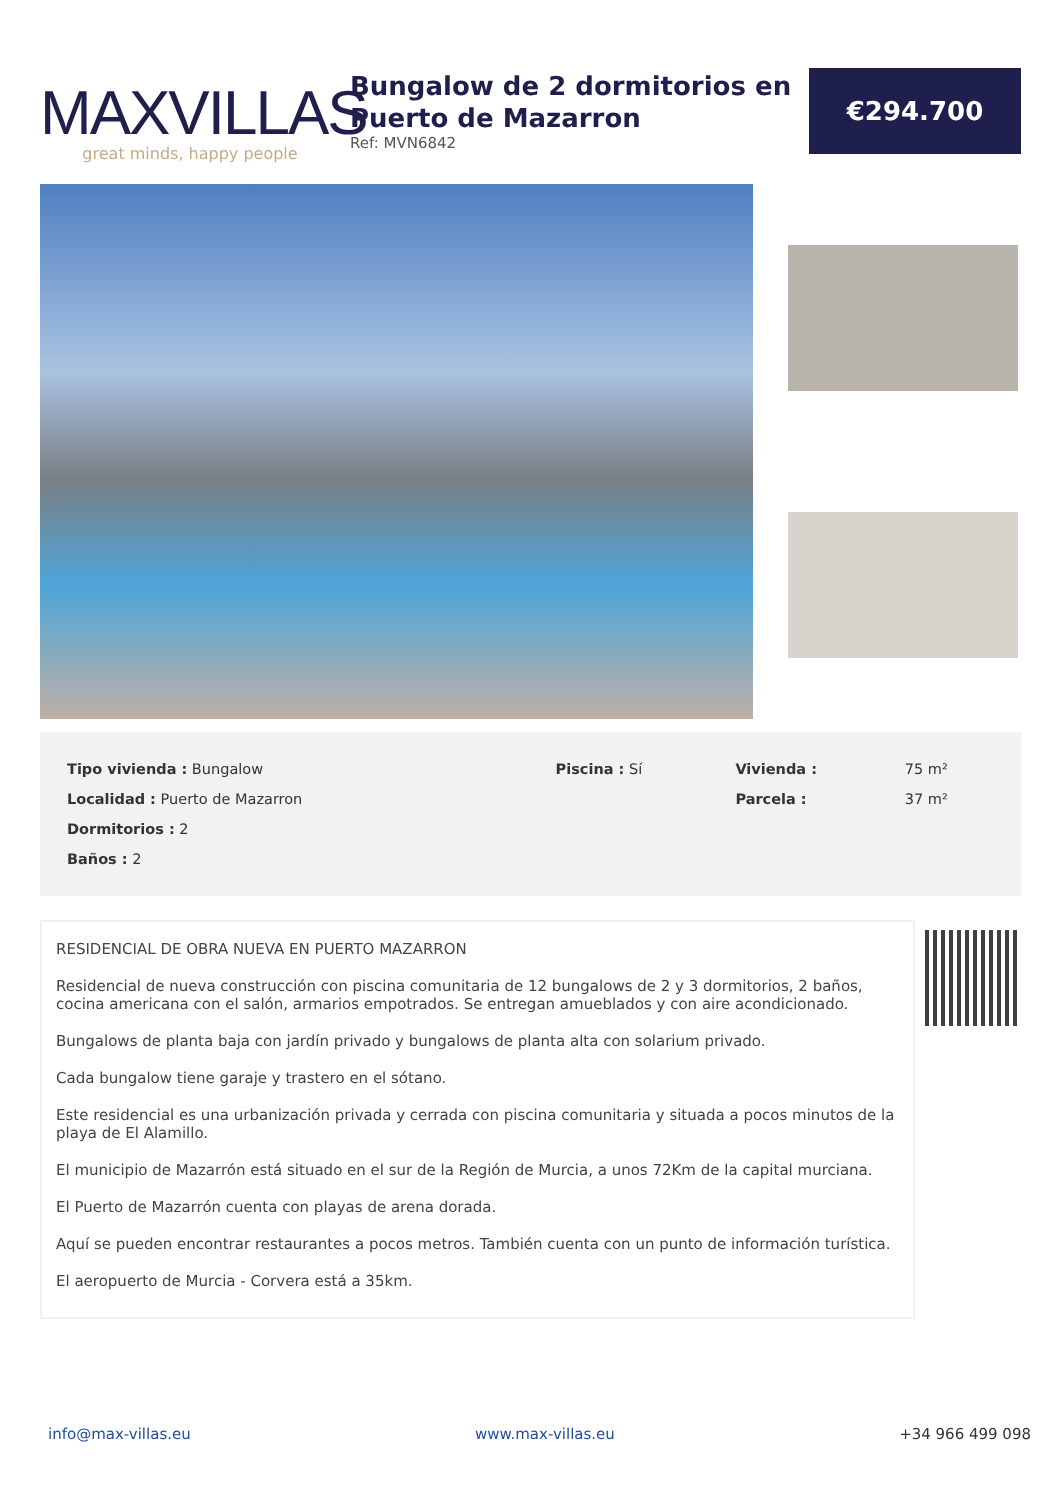MAXVILLAS
great minds, happy people
Bungalow de 2 dormitorios en Puerto de Mazarron
Ref: MVN6842
€294.700
| Tipo vivienda : Bungalow | Piscina : Sí | Vivienda : | 75 m² |
| Localidad : Puerto de Mazarron | | Parcela : | 37 m² |
| Dormitorios : 2 | | | |
| Baños : 2 | | | |
RESIDENCIAL DE OBRA NUEVA EN PUERTO MAZARRON
Residencial de nueva construcción con piscina comunitaria de 12 bungalows de 2 y 3 dormitorios, 2 baños, cocina americana con el salón, armarios empotrados. Se entregan amueblados y con aire acondicionado.
Bungalows de planta baja con jardín privado y bungalows de planta alta con solarium privado.
Cada bungalow tiene garaje y trastero en el sótano.
Este residencial es una urbanización privada y cerrada con piscina comunitaria y situada a pocos minutos de la playa de El Alamillo.
El municipio de Mazarrón está situado en el sur de la Región de Murcia, a unos 72Km de la capital murciana.
El Puerto de Mazarrón cuenta con playas de arena dorada.
Aquí se pueden encontrar restaurantes a pocos metros. También cuenta con un punto de información turística.
El aeropuerto de Murcia - Corvera está a 35km.
info@max-villas.eu www.max-villas.eu +34 966 499 098